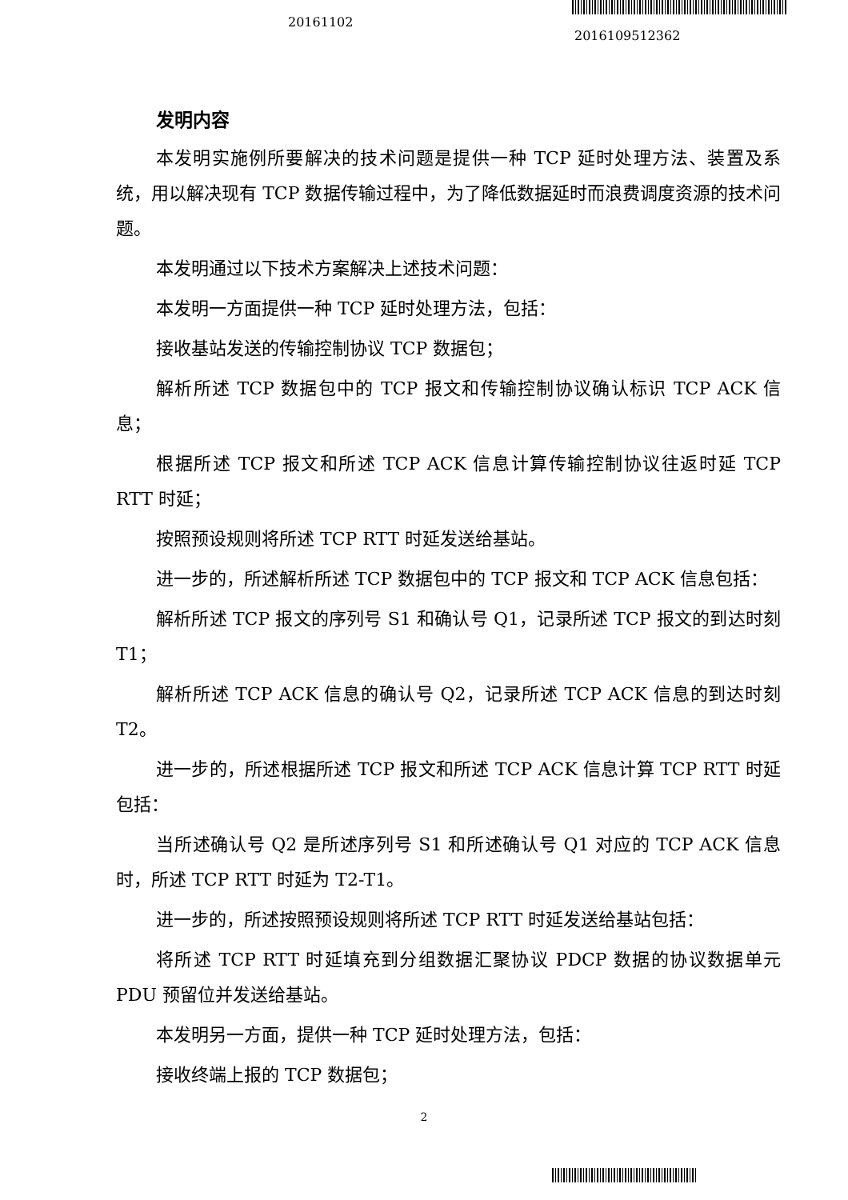20161102
2016109512362
发明内容
本发明实施例所要解决的技术问题是提供一种 TCP 延时处理方法、装置及系统，用以解决现有 TCP 数据传输过程中，为了降低数据延时而浪费调度资源的技术问题。
本发明通过以下技术方案解决上述技术问题：
本发明一方面提供一种 TCP 延时处理方法，包括：
接收基站发送的传输控制协议 TCP 数据包；
解析所述 TCP 数据包中的 TCP 报文和传输控制协议确认标识 TCP ACK 信息；
根据所述 TCP 报文和所述 TCP ACK 信息计算传输控制协议往返时延 TCP RTT 时延；
按照预设规则将所述 TCP RTT 时延发送给基站。
进一步的，所述解析所述 TCP 数据包中的 TCP 报文和 TCP ACK 信息包括：
解析所述 TCP 报文的序列号 S1 和确认号 Q1，记录所述 TCP 报文的到达时刻 T1；
解析所述 TCP ACK 信息的确认号 Q2，记录所述 TCP ACK 信息的到达时刻 T2。
进一步的，所述根据所述 TCP 报文和所述 TCP ACK 信息计算 TCP RTT 时延包括：
当所述确认号 Q2 是所述序列号 S1 和所述确认号 Q1 对应的 TCP ACK 信息时，所述 TCP RTT 时延为 T2-T1。
进一步的，所述按照预设规则将所述 TCP RTT 时延发送给基站包括：
将所述 TCP RTT 时延填充到分组数据汇聚协议 PDCP 数据的协议数据单元 PDU 预留位并发送给基站。
本发明另一方面，提供一种 TCP 延时处理方法，包括：
接收终端上报的 TCP 数据包；
2